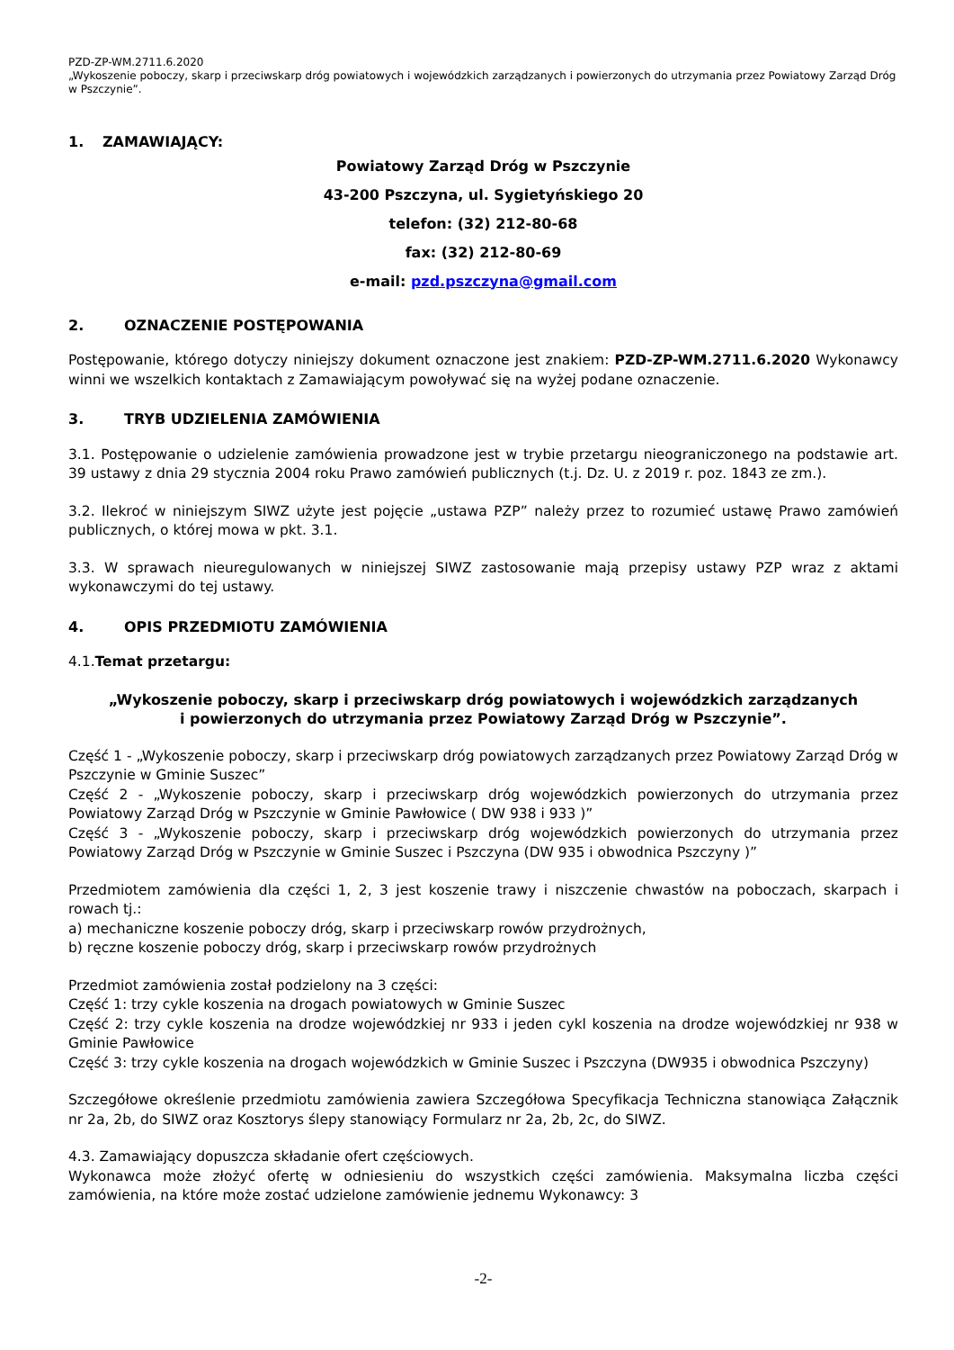PZD-ZP-WM.2711.6.2020
„Wykoszenie poboczy, skarp i przeciwskarp dróg powiatowych i wojewódzkich zarządzanych i powierzonych do utrzymania przez Powiatowy Zarząd Dróg w Pszczynie”.
1. ZAMAWIAJĄCY:
Powiatowy Zarząd Dróg w Pszczynie
43-200 Pszczyna, ul. Sygietyńskiego 20
telefon: (32) 212-80-68
fax: (32) 212-80-69
e-mail: pzd.pszczyna@gmail.com
2. OZNACZENIE POSTĘPOWANIA
Postępowanie, którego dotyczy niniejszy dokument oznaczone jest znakiem: PZD-ZP-WM.2711.6.2020 Wykonawcy winni we wszelkich kontaktach z Zamawiającym powoływać się na wyżej podane oznaczenie.
3. TRYB UDZIELENIA ZAMÓWIENIA
3.1. Postępowanie o udzielenie zamówienia prowadzone jest w trybie przetargu nieograniczonego na podstawie art. 39 ustawy z dnia 29 stycznia 2004 roku Prawo zamówień publicznych (t.j. Dz. U. z 2019 r. poz. 1843 ze zm.).
3.2. Ilekroć w niniejszym SIWZ użyte jest pojęcie „ustawa PZP” należy przez to rozumieć ustawę Prawo zamówień publicznych, o której mowa w pkt. 3.1.
3.3. W sprawach nieuregulowanych w niniejszej SIWZ zastosowanie mają przepisy ustawy PZP wraz z aktami wykonawczymi do tej ustawy.
4. OPIS PRZEDMIOTU ZAMÓWIENIA
4.1.Temat przetargu:
„Wykoszenie poboczy, skarp i przeciwskarp dróg powiatowych i wojewódzkich zarządzanych
i powierzonych do utrzymania przez Powiatowy Zarząd Dróg w Pszczynie”.
Część 1 - „Wykoszenie poboczy, skarp i przeciwskarp dróg powiatowych zarządzanych przez Powiatowy Zarząd Dróg w Pszczynie w Gminie Suszec”
Część 2 - „Wykoszenie poboczy, skarp i przeciwskarp dróg wojewódzkich powierzonych do utrzymania przez Powiatowy Zarząd Dróg w Pszczynie w Gminie Pawłowice ( DW 938 i 933 )”
Część 3 - „Wykoszenie poboczy, skarp i przeciwskarp dróg wojewódzkich powierzonych do utrzymania przez Powiatowy Zarząd Dróg w Pszczynie w Gminie Suszec i Pszczyna (DW 935 i obwodnica Pszczyny )”
Przedmiotem zamówienia dla części 1, 2, 3 jest koszenie trawy i niszczenie chwastów na poboczach, skarpach i rowach tj.:
a) mechaniczne koszenie poboczy dróg, skarp i przeciwskarp rowów przydrożnych,
b) ręczne koszenie poboczy dróg, skarp i przeciwskarp rowów przydrożnych
Przedmiot zamówienia został podzielony na 3 części:
Część 1: trzy cykle koszenia na drogach powiatowych w Gminie Suszec
Część 2: trzy cykle koszenia na drodze wojewódzkiej nr 933 i jeden cykl koszenia na drodze wojewódzkiej nr 938 w Gminie Pawłowice
Część 3: trzy cykle koszenia na drogach wojewódzkich w Gminie Suszec i Pszczyna (DW935 i obwodnica Pszczyny)
Szczegółowe określenie przedmiotu zamówienia zawiera Szczegółowa Specyfikacja Techniczna stanowiąca Załącznik nr 2a, 2b, do SIWZ oraz Kosztorys ślepy stanowiący Formularz nr 2a, 2b, 2c, do SIWZ.
4.3. Zamawiający dopuszcza składanie ofert częściowych.
Wykonawca może złożyć ofertę w odniesieniu do wszystkich części zamówienia. Maksymalna liczba części zamówienia, na które może zostać udzielone zamówienie jednemu Wykonawcy: 3
-2-